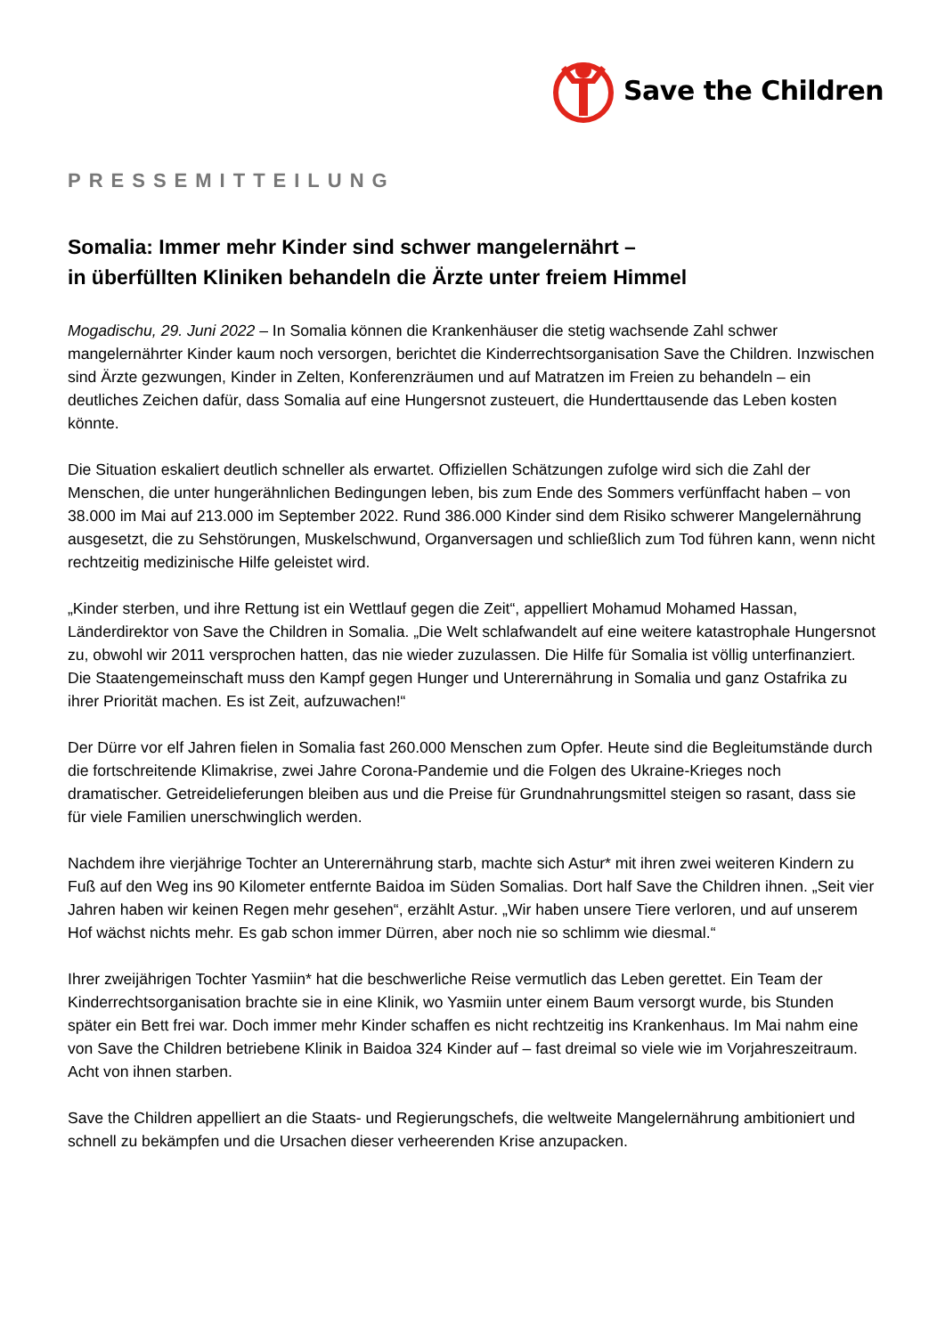Save the Children
PRESSEMITTEILUNG
Somalia: Immer mehr Kinder sind schwer mangelernährt –
in überfüllten Kliniken behandeln die Ärzte unter freiem Himmel
Mogadischu, 29. Juni 2022 – In Somalia können die Krankenhäuser die stetig wachsende Zahl schwer mangelernährter Kinder kaum noch versorgen, berichtet die Kinderrechtsorganisation Save the Children. Inzwischen sind Ärzte gezwungen, Kinder in Zelten, Konferenzräumen und auf Matratzen im Freien zu behandeln – ein deutliches Zeichen dafür, dass Somalia auf eine Hungersnot zusteuert, die Hunderttausende das Leben kosten könnte.
Die Situation eskaliert deutlich schneller als erwartet. Offiziellen Schätzungen zufolge wird sich die Zahl der Menschen, die unter hungerähnlichen Bedingungen leben, bis zum Ende des Sommers verfünffacht haben – von 38.000 im Mai auf 213.000 im September 2022. Rund 386.000 Kinder sind dem Risiko schwerer Mangelernährung ausgesetzt, die zu Sehstörungen, Muskelschwund, Organversagen und schließlich zum Tod führen kann, wenn nicht rechtzeitig medizinische Hilfe geleistet wird.
„Kinder sterben, und ihre Rettung ist ein Wettlauf gegen die Zeit“, appelliert Mohamud Mohamed Hassan, Länderdirektor von Save the Children in Somalia. „Die Welt schlafwandelt auf eine weitere katastrophale Hungersnot zu, obwohl wir 2011 versprochen hatten, das nie wieder zuzulassen. Die Hilfe für Somalia ist völlig unterfinanziert. Die Staatengemeinschaft muss den Kampf gegen Hunger und Unterernährung in Somalia und ganz Ostafrika zu ihrer Priorität machen. Es ist Zeit, aufzuwachen!“
Der Dürre vor elf Jahren fielen in Somalia fast 260.000 Menschen zum Opfer. Heute sind die Begleitumstände durch die fortschreitende Klimakrise, zwei Jahre Corona-Pandemie und die Folgen des Ukraine-Krieges noch dramatischer. Getreidelieferungen bleiben aus und die Preise für Grundnahrungsmittel steigen so rasant, dass sie für viele Familien unerschwinglich werden.
Nachdem ihre vierjährige Tochter an Unterernährung starb, machte sich Astur* mit ihren zwei weiteren Kindern zu Fuß auf den Weg ins 90 Kilometer entfernte Baidoa im Süden Somalias. Dort half Save the Children ihnen. „Seit vier Jahren haben wir keinen Regen mehr gesehen“, erzählt Astur. „Wir haben unsere Tiere verloren, und auf unserem Hof wächst nichts mehr. Es gab schon immer Dürren, aber noch nie so schlimm wie diesmal.“
Ihrer zweijährigen Tochter Yasmiin* hat die beschwerliche Reise vermutlich das Leben gerettet. Ein Team der Kinderrechtsorganisation brachte sie in eine Klinik, wo Yasmiin unter einem Baum versorgt wurde, bis Stunden später ein Bett frei war. Doch immer mehr Kinder schaffen es nicht rechtzeitig ins Krankenhaus. Im Mai nahm eine von Save the Children betriebene Klinik in Baidoa 324 Kinder auf – fast dreimal so viele wie im Vorjahreszeitraum. Acht von ihnen starben.
Save the Children appelliert an die Staats- und Regierungschefs, die weltweite Mangelernährung ambitioniert und schnell zu bekämpfen und die Ursachen dieser verheerenden Krise anzupacken.